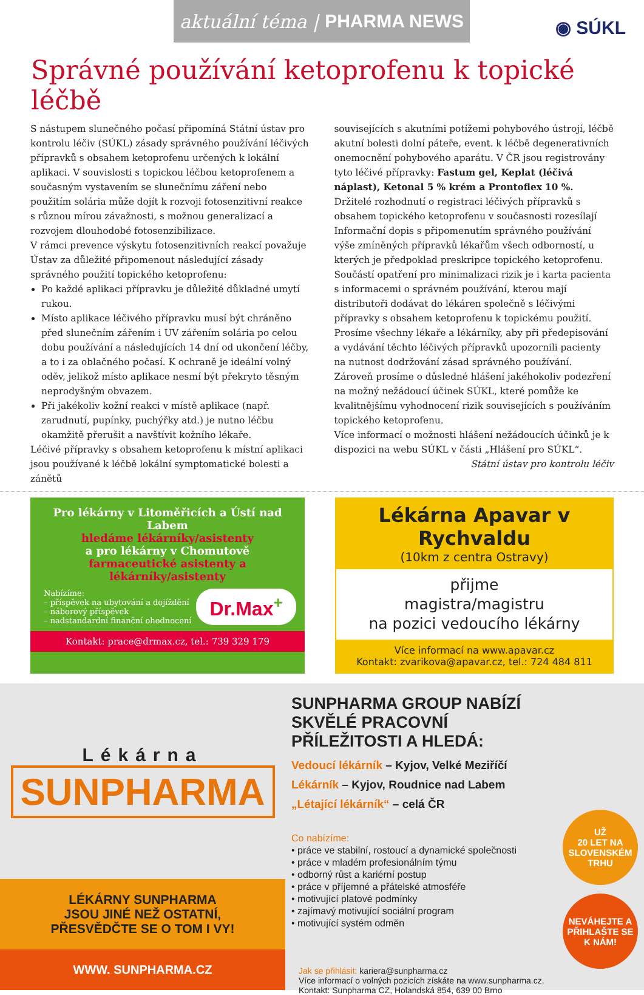aktuální téma | PHARMA NEWS
◉ SÚKL
Správné používání ketoprofenu k topické léčbě
S nástupem slunečného počasí připomíná Státní ústav pro kontrolu léčiv (SÚKL) zásady správného používání léčivých přípravků s obsahem ketoprofenu určených k lokální aplikaci. V souvislosti s topickou léčbou ketoprofenem a současným vystavením se slunečnímu záření nebo použitím solária může dojít k rozvoji fotosenzitivní reakce s různou mírou závažnosti, s možnou generalizací a rozvojem dlouhodobé fotosenzibilizace.
V rámci prevence výskytu fotosenzitivních reakcí považuje Ústav za důležité připomenout následující zásady správného použití topického ketoprofenu:
Po každé aplikaci přípravku je důležité důkladné umytí rukou.
Místo aplikace léčivého přípravku musí být chráněno před slunečním zářením i UV zářením solária po celou dobu používání a následujících 14 dní od ukončení léčby, a to i za oblačného počasí. K ochraně je ideální volný oděv, jelikož místo aplikace nesmí být překryto těsným neprodyšným obvazem.
Při jakékoliv kožní reakci v místě aplikace (např. zarudnutí, pupínky, puchýřky atd.) je nutno léčbu okamžitě přerušit a navštívit kožního lékaře.
Léčivé přípravky s obsahem ketoprofenu k místní aplikaci jsou používané k léčbě lokální symptomatické bolesti a zánětů
souvisejících s akutními potížemi pohybového ústrojí, léčbě akutní bolesti dolní páteře, event. k léčbě degenerativních onemocnění pohybového aparátu. V ČR jsou registrovány tyto léčivé přípravky: Fastum gel, Keplat (léčivá náplast), Ketonal 5 % krém a Prontoflex 10 %.
Držitelé rozhodnutí o registraci léčivých přípravků s obsahem topického ketoprofenu v současnosti rozesílají Informační dopis s připomenutím správného používání výše zmíněných přípravků lékařům všech odborností, u kterých je předpoklad preskripce topického ketoprofenu. Součástí opatření pro minimalizaci rizik je i karta pacienta s informacemi o správném používání, kterou mají distributoři dodávat do lékáren společně s léčivými přípravky s obsahem ketoprofenu k topickému použití.
Prosíme všechny lékaře a lékárníky, aby při předepisování a vydávání těchto léčivých přípravků upozornili pacienty na nutnost dodržování zásad správného používání. Zároveň prosíme o důsledné hlášení jakéhokoliv podezření na možný nežádoucí účinek SÚKL, které pomůže ke kvalitnějšímu vyhodnocení rizik souvisejících s používáním topického ketoprofenu.
Více informací o možnosti hlášení nežádoucích účinků je k dispozici na webu SÚKL v části „Hlášení pro SÚKL“.
Státní ústav pro kontrolu léčiv
Pro lékárny v Litoměřicích a Ústí nad Labem
hledáme lékárníky/asistenty
a pro lékárny v Chomutově
farmaceutické asistenty a lékárníky/asistenty
Nabízíme:
– příspěvek na ubytování a dojíždění
– náborový příspěvek
– nadstandardní finanční ohodnocení
Dr.Max<sup>+</sup>
Kontakt: prace@drmax.cz, tel.: 739 329 179
Lékárna Apavar v Rychvaldu
(10km z centra Ostravy)
přijme
magistra/magistru
na pozici vedoucího lékárny
Více informací na www.apavar.cz
Kontakt: zvarikova@apavar.cz, tel.: 724 484 811
Lékárna
SUNPHARMA
LÉKÁRNY SUNPHARMA
JSOU JINÉ NEŽ OSTATNÍ,
PŘESVĚDČTE SE O TOM I VY!
WWW. SUNPHARMA.CZ
SUNPHARMA GROUP NABÍZÍ SKVĚLÉ PRACOVNÍ PŘÍLEŽITOSTI A HLEDÁ:
Vedoucí lékárník – Kyjov, Velké Meziříčí
Lékárník – Kyjov, Roudnice nad Labem
„Létající lékárník“ – celá ČR
Co nabízíme:
• práce ve stabilní, rostoucí a dynamické společnosti
• práce v mladém profesionálním týmu
• odborný růst a kariérní postup
• práce v příjemné a přátelské atmosféře
• motivující platové podmínky
• zajímavý motivující sociální program
• motivující systém odměn
Jak se přihlásit: kariera@sunpharma.cz
Více informací o volných pozicích získáte na www.sunpharma.cz.
Kontakt: Sunpharma CZ, Holandská 854, 639 00 Brno
UŽ
20 LET NA SLOVENSKÉM TRHU
NEVÁHEJTE A PŘIHLAŠTE SE K NÁM!